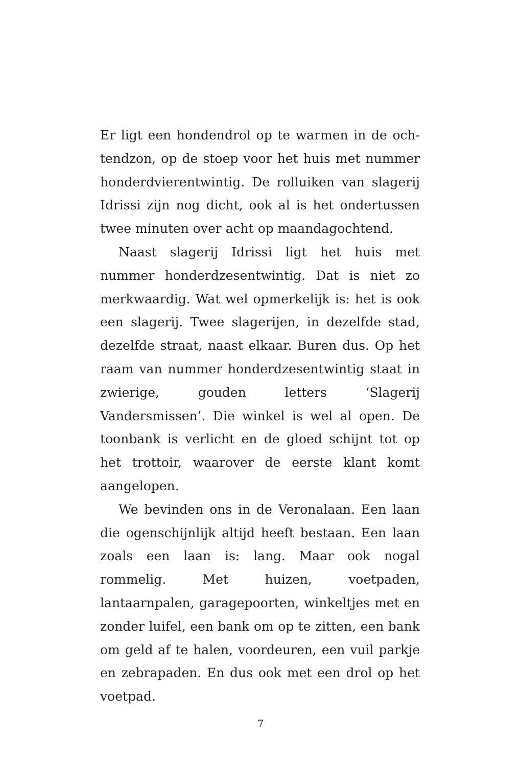Er ligt een hondendrol op te warmen in de och­tendzon, op de stoep voor het huis met nummer honderdvierentwintig. De rolluiken van slagerij Idrissi zijn nog dicht, ook al is het ondertussen twee minuten over acht op maandagochtend.
Naast slagerij Idrissi ligt het huis met nummer honderdzesentwintig. Dat is niet zo merkwaardig. Wat wel opmerkelijk is: het is ook een slagerij. Twee slagerijen, in dezelfde stad, dezelfde straat, naast elkaar. Buren dus. Op het raam van nummer honderdzesentwintig staat in zwierige, gouden letters ‘Slagerij Vandersmissen’. Die winkel is wel al open. De toonbank is verlicht en de gloed schijnt tot op het trottoir, waarover de eerste klant komt aangelopen.
We bevinden ons in de Veronalaan. Een laan die ogenschijnlijk altijd heeft bestaan. Een laan zoals een laan is: lang. Maar ook nogal rommelig. Met huizen, voetpaden, lantaarnpalen, garagepoorten, winkeltjes met en zonder luifel, een bank om op te zitten, een bank om geld af te halen, voordeuren, een vuil parkje en zebrapaden. En dus ook met een drol op het voetpad.
7